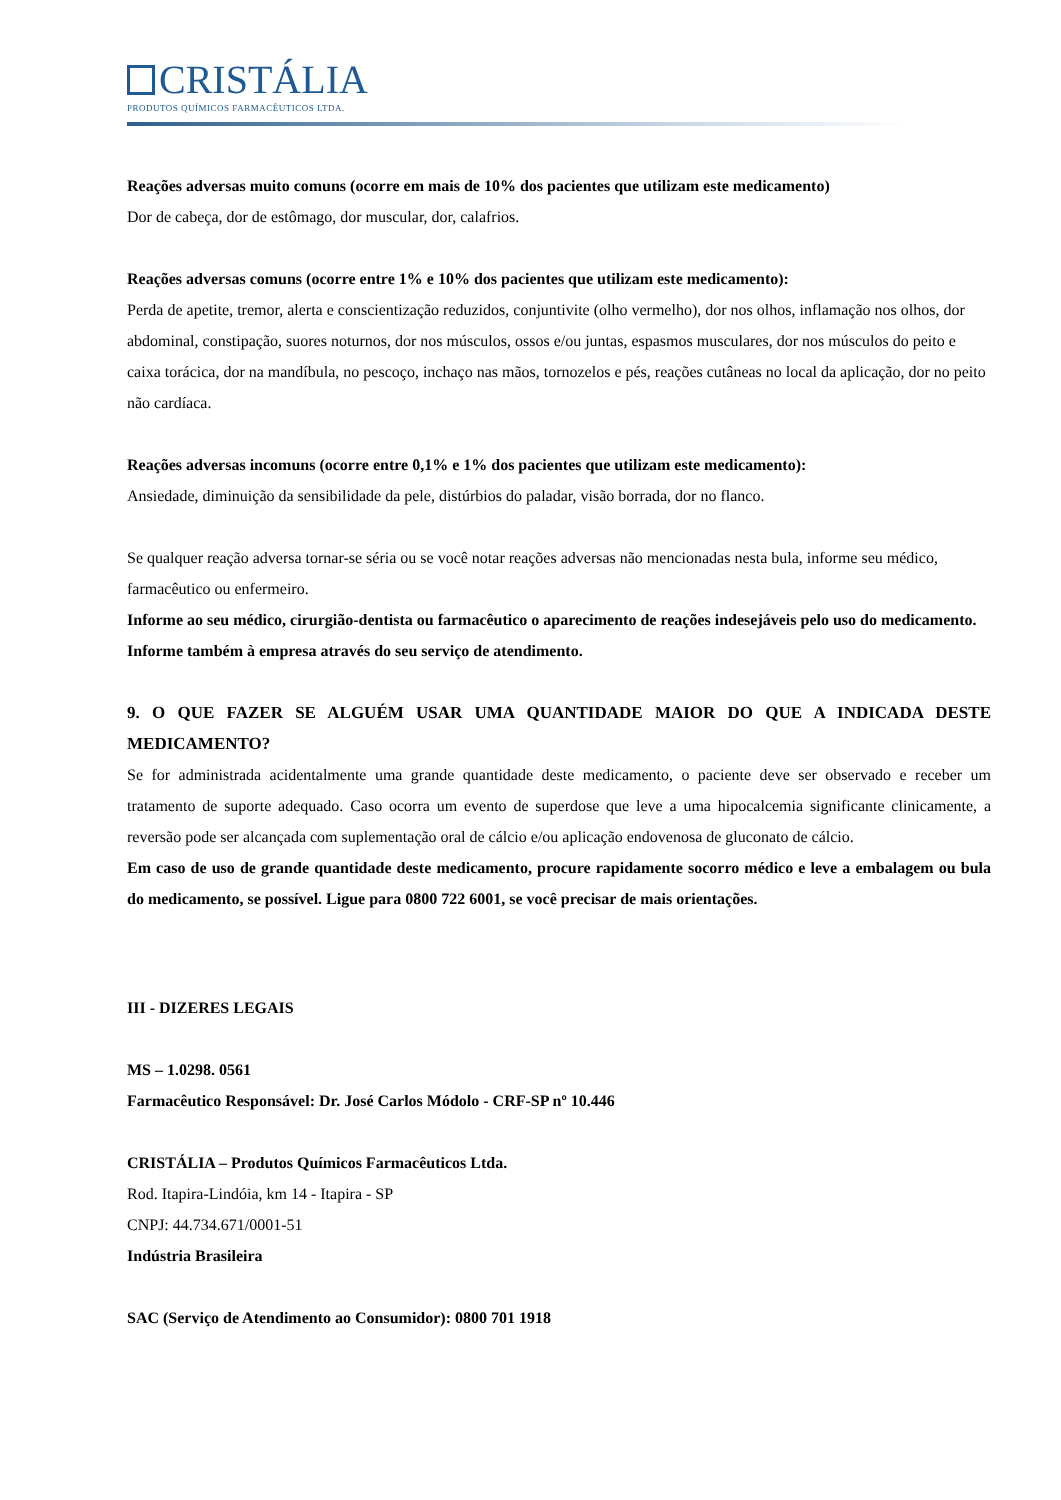CRISTÁLIA
PRODUTOS QUÍMICOS FARMACÊUTICOS LTDA.
Reações adversas muito comuns (ocorre em mais de 10% dos pacientes que utilizam este medicamento)
Dor de cabeça, dor de estômago, dor muscular, dor, calafrios.
Reações adversas comuns (ocorre entre 1% e 10% dos pacientes que utilizam este medicamento):
Perda de apetite, tremor, alerta e conscientização reduzidos, conjuntivite (olho vermelho), dor nos olhos, inflamação nos olhos, dor abdominal, constipação, suores noturnos, dor nos músculos, ossos e/ou juntas, espasmos musculares, dor nos músculos do peito e caixa torácica, dor na mandíbula, no pescoço, inchaço nas mãos, tornozelos e pés, reações cutâneas no local da aplicação, dor no peito não cardíaca.
Reações adversas incomuns (ocorre entre 0,1% e 1% dos pacientes que utilizam este medicamento):
Ansiedade, diminuição da sensibilidade da pele, distúrbios do paladar, visão borrada, dor no flanco.
Se qualquer reação adversa tornar-se séria ou se você notar reações adversas não mencionadas nesta bula, informe seu médico, farmacêutico ou enfermeiro.
Informe ao seu médico, cirurgião-dentista ou farmacêutico o aparecimento de reações indesejáveis pelo uso do medicamento. Informe também à empresa através do seu serviço de atendimento.
9. O QUE FAZER SE ALGUÉM USAR UMA QUANTIDADE MAIOR DO QUE A INDICADA DESTE MEDICAMENTO?
Se for administrada acidentalmente uma grande quantidade deste medicamento, o paciente deve ser observado e receber um tratamento de suporte adequado. Caso ocorra um evento de superdose que leve a uma hipocalcemia significante clinicamente, a reversão pode ser alcançada com suplementação oral de cálcio e/ou aplicação endovenosa de gluconato de cálcio.
Em caso de uso de grande quantidade deste medicamento, procure rapidamente socorro médico e leve a embalagem ou bula do medicamento, se possível. Ligue para 0800 722 6001, se você precisar de mais orientações.
III - DIZERES LEGAIS
MS – 1.0298. 0561
Farmacêutico Responsável: Dr. José Carlos Módolo - CRF-SP nº 10.446
CRISTÁLIA – Produtos Químicos Farmacêuticos Ltda.
Rod. Itapira-Lindóia, km 14 - Itapira - SP
CNPJ: 44.734.671/0001-51
Indústria Brasileira
SAC (Serviço de Atendimento ao Consumidor): 0800 701 1918